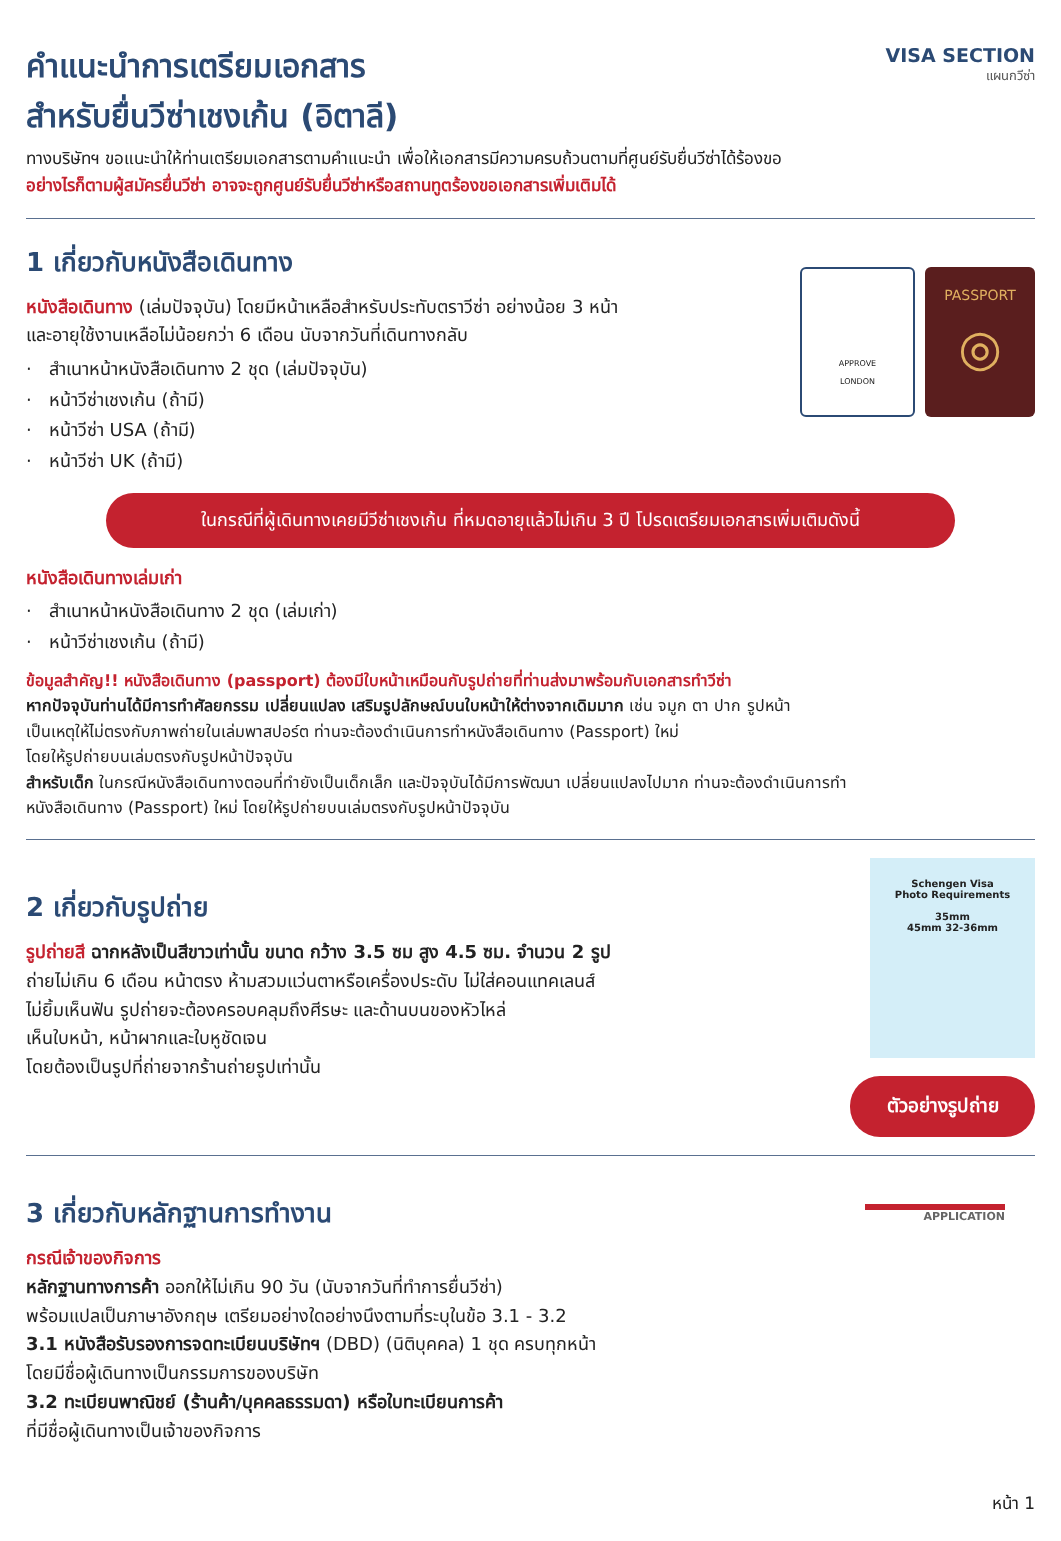คำแนะนำการเตรียมเอกสาร
สำหรับยื่นวีซ่าเชงเก้น (อิตาลี)
VISA SECTION
แผนกวีซ่า
ทางบริษัทฯ ขอแนะนำให้ท่านเตรียมเอกสารตามคำแนะนำ เพื่อให้เอกสารมีความครบถ้วนตามที่ศูนย์รับยื่นวีซ่าได้ร้องขอ
อย่างไรก็ตามผู้สมัครยื่นวีซ่า อาจจะถูกศูนย์รับยื่นวีซ่าหรือสถานทูตร้องขอเอกสารเพิ่มเติมได้
1 เกี่ยวกับหนังสือเดินทาง
หนังสือเดินทาง (เล่มปัจจุบัน) โดยมีหน้าเหลือสำหรับประทับตราวีซ่า อย่างน้อย 3 หน้า
และอายุใช้งานเหลือไม่น้อยกว่า 6 เดือน นับจากวันที่เดินทางกลับ
· สำเนาหน้าหนังสือเดินทาง 2 ชุด (เล่มปัจจุบัน)
· หน้าวีซ่าเชงเก้น (ถ้ามี)
· หน้าวีซ่า USA (ถ้ามี)
· หน้าวีซ่า UK (ถ้ามี)
APPROVE
LONDON
PASSPORT
◎
ในกรณีที่ผู้เดินทางเคยมีวีซ่าเชงเก้น ที่หมดอายุแล้วไม่เกิน 3 ปี โปรดเตรียมเอกสารเพิ่มเติมดังนี้
หนังสือเดินทางเล่มเก่า
· สำเนาหน้าหนังสือเดินทาง 2 ชุด (เล่มเก่า)
· หน้าวีซ่าเชงเก้น (ถ้ามี)
ข้อมูลสำคัญ!! หนังสือเดินทาง (passport) ต้องมีใบหน้าเหมือนกับรูปถ่ายที่ท่านส่งมาพร้อมกับเอกสารทำวีซ่า
หากปัจจุบันท่านได้มีการทำศัลยกรรม เปลี่ยนแปลง เสริมรูปลักษณ์บนใบหน้าให้ต่างจากเดิมมาก เช่น จมูก ตา ปาก รูปหน้า
เป็นเหตุให้ไม่ตรงกับภาพถ่ายในเล่มพาสปอร์ต ท่านจะต้องดำเนินการทำหนังสือเดินทาง (Passport) ใหม่
โดยให้รูปถ่ายบนเล่มตรงกับรูปหน้าปัจจุบัน
สำหรับเด็ก ในกรณีหนังสือเดินทางตอนที่ทำยังเป็นเด็กเล็ก และปัจจุบันได้มีการพัฒนา เปลี่ยนแปลงไปมาก ท่านจะต้องดำเนินการทำ
หนังสือเดินทาง (Passport) ใหม่ โดยให้รูปถ่ายบนเล่มตรงกับรูปหน้าปัจจุบัน
2 เกี่ยวกับรูปถ่าย
รูปถ่ายสี ฉากหลังเป็นสีขาวเท่านั้น ขนาด กว้าง 3.5 ซม สูง 4.5 ซม. จำนวน 2 รูป
ถ่ายไม่เกิน 6 เดือน หน้าตรง ห้ามสวมแว่นตาหรือเครื่องประดับ ไม่ใส่คอนแทคเลนส์
ไม่ยิ้มเห็นฟัน รูปถ่ายจะต้องครอบคลุมถึงศีรษะ และด้านบนของหัวไหล่
เห็นใบหน้า, หน้าผากและใบหูชัดเจน
โดยต้องเป็นรูปที่ถ่ายจากร้านถ่ายรูปเท่านั้น
Schengen Visa
Photo Requirements
35mm
45mm 32-36mm
ตัวอย่างรูปถ่าย
3 เกี่ยวกับหลักฐานการทำงาน
กรณีเจ้าของกิจการ
หลักฐานทางการค้า ออกให้ไม่เกิน 90 วัน (นับจากวันที่ทำการยื่นวีซ่า)
พร้อมแปลเป็นภาษาอังกฤษ เตรียมอย่างใดอย่างนึงตามที่ระบุในข้อ 3.1 - 3.2
3.1 หนังสือรับรองการจดทะเบียนบริษัทฯ (DBD) (นิติบุคคล) 1 ชุด ครบทุกหน้า
โดยมีชื่อผู้เดินทางเป็นกรรมการของบริษัท
3.2 ทะเบียนพาณิชย์ (ร้านค้า/บุคคลธรรมดา) หรือใบทะเบียนการค้า
ที่มีชื่อผู้เดินทางเป็นเจ้าของกิจการ
APPLICATION
หน้า 1